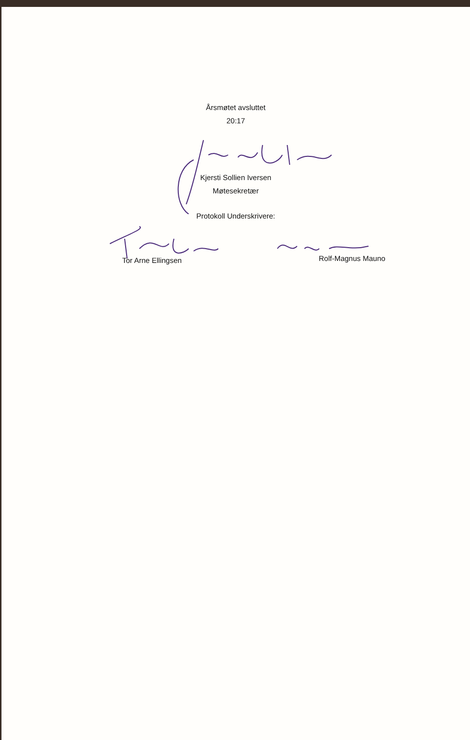Årsmøtet avsluttet
20:17
Kjersti Sollien Iversen
Møtesekretær
Protokoll Underskrivere:
Tor Arne Ellingsen
Rolf-Magnus Mauno